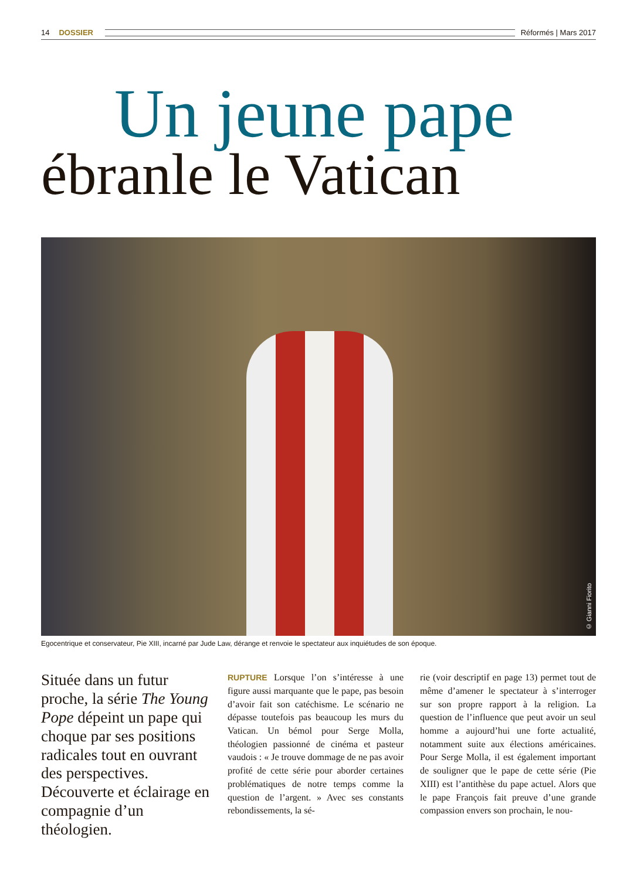14 DOSSIER Réformés | Mars 2017
Un jeune pape
ébranle le Vatican
© Gianni Fiorito
Egocentrique et conservateur, Pie XIII, incarné par Jude Law, dérange et renvoie le spectateur aux inquiétudes de son époque.
Située dans un futur proche, la série The Young Pope dépeint un pape qui choque par ses positions radicales tout en ouvrant des perspectives. Découverte et éclairage en compagnie d’un théologien.
RUPTURE Lorsque l’on s’intéresse à une figure aussi marquante que le pape, pas besoin d’avoir fait son catéchisme. Le scénario ne dépasse toutefois pas beaucoup les murs du Vatican. Un bémol pour Serge Molla, théologien passionné de cinéma et pasteur vaudois : « Je trouve dommage de ne pas avoir profité de cette série pour aborder certaines problématiques de notre temps comme la question de l’argent. » Avec ses constants rebondissements, la sé-
rie (voir descriptif en page 13) permet tout de même d’amener le spectateur à s’interroger sur son propre rapport à la religion. La question de l’influence que peut avoir un seul homme a aujourd’hui une forte actualité, notamment suite aux élections américaines. Pour Serge Molla, il est également important de souligner que le pape de cette série (Pie XIII) est l’antithèse du pape actuel. Alors que le pape François fait preuve d’une grande compassion envers son prochain, le nou-